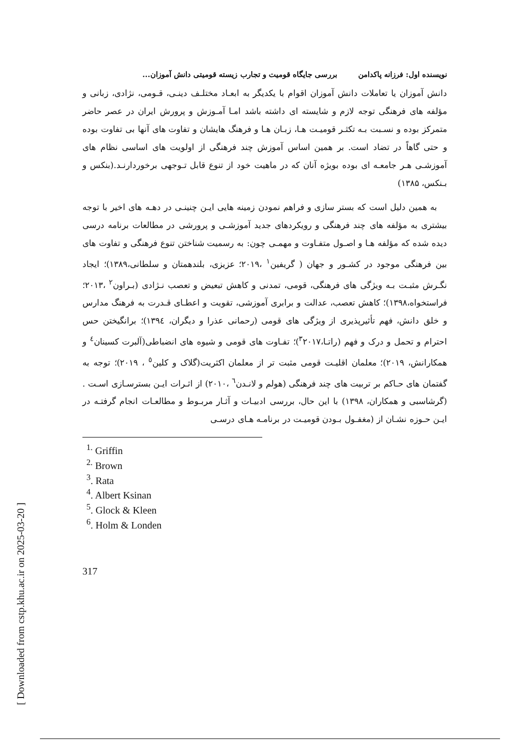نویسنده اول: فرزانه پاکدامن بررسی جایگاه قومیت و تجارب زیسته قومیتی دانش آموزان...
دانش آموزان یا تعاملات دانش آموزان اقوام با یکدیگر به ابعـاد مختلـف دینـی، قـومی، نژادی، زبانی و مؤلفه های فرهنگی توجه لازم و شایسته ای داشته باشد امـا آمـوزش و پرورش ایران در عصر حاضر متمرکز بوده و نسـبت بـه تکثـر قومیـت هـا، زبـان هـا و فرهنگ هایشان و تفاوت های آنها بی تفاوت بوده و حتی گاهاً در تضاد است. بر همین اساس آموزش چند فرهنگی از اولویت های اساسی نظام های آموزشـی هـر جامعـه ای بوده بویژه آنان که در ماهیت خود از تنوع قابل تـوجهی برخوردارنـد.(بنکس و بـنکس، ۱۳۸۵)
به همین دلیل است که بستر سازی و فراهم نمودن زمینه هایی ایـن چنینـی در دهـه های اخیر با توجه بیشتری به مؤلفه های چند فرهنگی و رویکردهای جدید آموزشـی و پرورشی در مطالعات برنامه درسی دیده شده که مؤلفه هـا و اصـول متفـاوت و مهمـی چون: به رسمیت شناختن تنوع فرهنگی و تفاوت های بین فرهنگی موجود در کشـور و جهان ( گریفین<sup>۱</sup> ،۲۰۱۹؛ عزیزی، بلندهمتان و سلطانی،۱۳۸۹)؛ ایجاد نگـرش مثبـت بـه ویژگی های فرهنگی، قومی، تمدنی و کاهش تبعیض و تعصب نـژادی (بـراون<sup>۲</sup> ،۲۰۱۳؛ فراستخواه،۱۳۹۸)؛ کاهش تعصب، عدالت و برابری آموزشی، تقویت و اعطـای قـدرت به فرهنگ مدارس و خلق دانش، فهم تأثیرپذیری از ویژگی های قومی (رحمانی عذرا و دیگران، ۱۳۹٤)؛ برانگیختن حس احترام و تحمل و درک و فهم (راتـا،<sup>۳</sup>۲۰۱۷)؛ تفـاوت های قومی و شیوه های انضباطی(آلبرت کسینان<sup>٤</sup> و همکارانش، ۲۰۱۹)؛ معلمان اقلیـت قومی مثبت تر از معلمان اکثریت(گلاک و کلین<sup>٥</sup> ، ۲۰۱۹)؛ توجه به گفتمان های حـاکم بر تربیت های چند فرهنگی (هولم و لانـدن<sup>٦</sup> ،۲۰۱۰) از اثـرات ایـن بسترسـازی اسـت .(گرشاسبی و همکاران، ۱۳۹۸) با این حال، بررسی ادبیـات و آثـار مربـوط و مطالعـات انجام گرفتـه در ایـن حـوزه نشـان از (مغفـول بـودن قومیـت در برنامـه هـای درسـی
<sup>1.</sup> Griffin
<sup>2.</sup> Brown
<sup>3</sup>. Rata
<sup>4</sup>. Albert Ksinan
<sup>5</sup>. Glock & Kleen
<sup>6</sup>. Holm & Londen
317
[ Downloaded from cstp.khu.ac.ir on 2025-03-20 ]